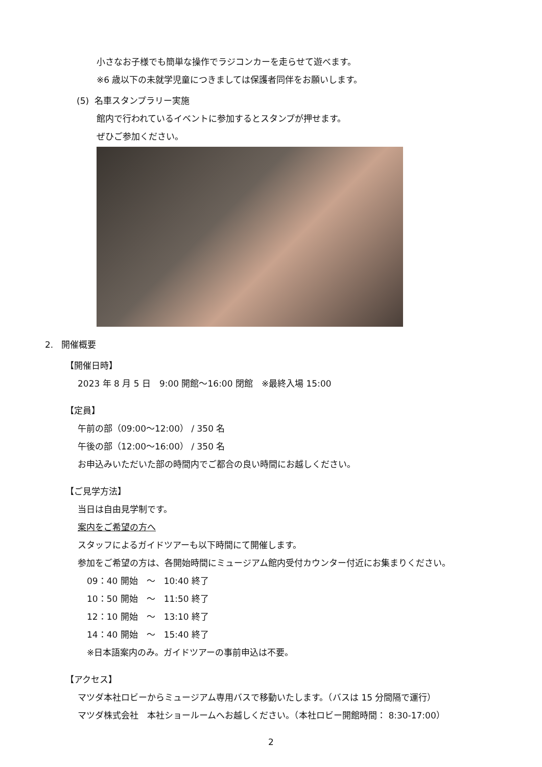小さなお子様でも簡単な操作でラジコンカーを走らせて遊べます。
※6 歳以下の未就学児童につきましては保護者同伴をお願いします。
(5) 名車スタンプラリー実施
館内で行われているイベントに参加するとスタンプが押せます。
ぜひご参加ください。
2. 開催概要
【開催日時】
2023 年 8 月 5 日　9:00 開館～16:00 閉館　※最終入場 15:00
【定員】
午前の部（09:00～12:00） / 350 名
午後の部（12:00～16:00） / 350 名
お申込みいただいた部の時間内でご都合の良い時間にお越しください。
【ご見学方法】
当日は自由見学制です。
案内をご希望の方へ
スタッフによるガイドツアーも以下時間にて開催します。
参加をご希望の方は、各開始時間にミュージアム館内受付カウンター付近にお集まりください。
09：40 開始　～　10:40 終了
10：50 開始　～　11:50 終了
12：10 開始　～　13:10 終了
14：40 開始　～　15:40 終了
※日本語案内のみ。ガイドツアーの事前申込は不要。
【アクセス】
マツダ本社ロビーからミュージアム専用バスで移動いたします。（バスは 15 分間隔で運行）
マツダ株式会社　本社ショールームへお越しください。（本社ロビー開館時間： 8:30-17:00）
2